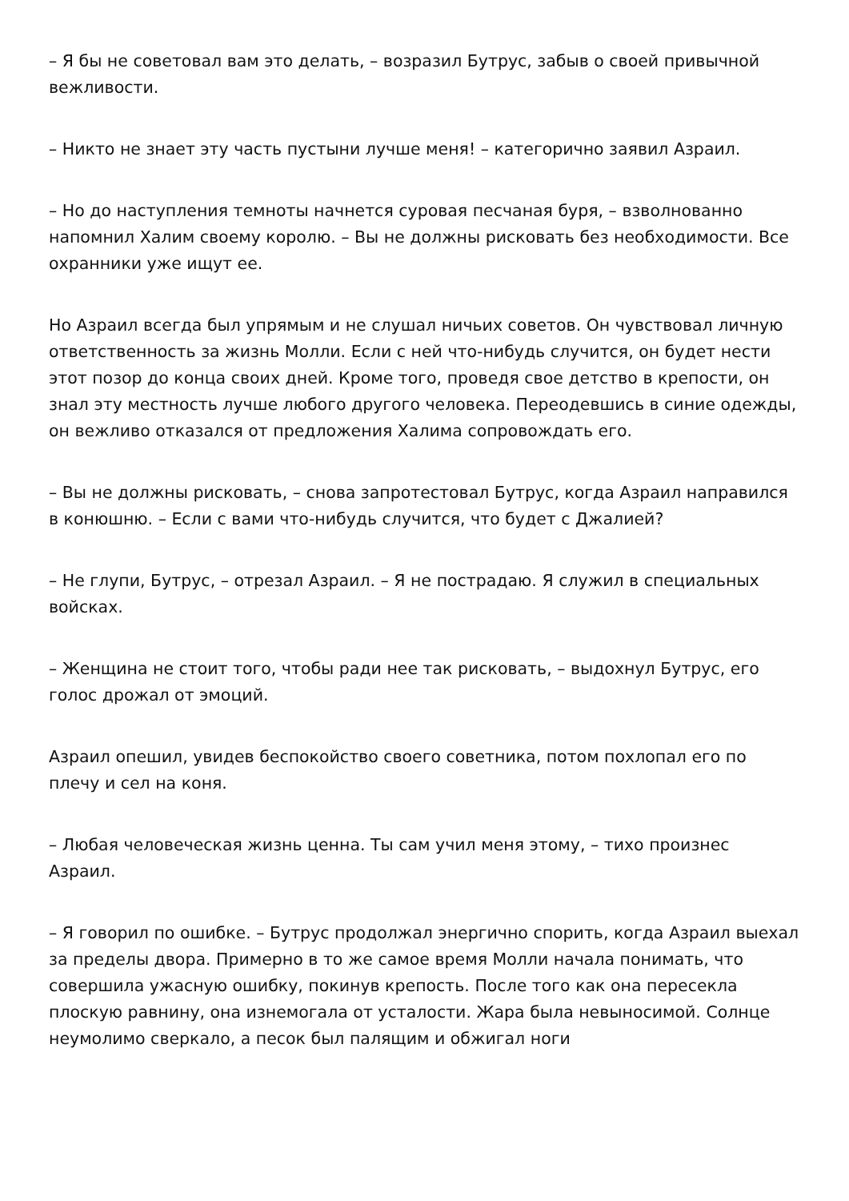– Я бы не советовал вам это делать, – возразил Бутрус, забыв о своей привычной вежливости.
– Никто не знает эту часть пустыни лучше меня! – категорично заявил Азраил.
– Но до наступления темноты начнется суровая песчаная буря, – взволнованно напомнил Халим своему королю. – Вы не должны рисковать без необходимости. Все охранники уже ищут ее.
Но Азраил всегда был упрямым и не слушал ничьих советов. Он чувствовал личную ответственность за жизнь Молли. Если с ней что-нибудь случится, он будет нести этот позор до конца своих дней. Кроме того, проведя свое детство в крепости, он знал эту местность лучше любого другого человека. Переодевшись в синие одежды, он вежливо отказался от предложения Халима сопровождать его.
– Вы не должны рисковать, – снова запротестовал Бутрус, когда Азраил направился в конюшню. – Если с вами что-нибудь случится, что будет с Джалией?
– Не глупи, Бутрус, – отрезал Азраил. – Я не пострадаю. Я служил в специальных войсках.
– Женщина не стоит того, чтобы ради нее так рисковать, – выдохнул Бутрус, его голос дрожал от эмоций.
Азраил опешил, увидев беспокойство своего советника, потом похлопал его по плечу и сел на коня.
– Любая человеческая жизнь ценна. Ты сам учил меня этому, – тихо произнес Азраил.
– Я говорил по ошибке. – Бутрус продолжал энергично спорить, когда Азраил выехал за пределы двора. Примерно в то же самое время Молли начала понимать, что совершила ужасную ошибку, покинув крепость. После того как она пересекла плоскую равнину, она изнемогала от усталости. Жара была невыносимой. Солнце неумолимо сверкало, а песок был палящим и обжигал ноги